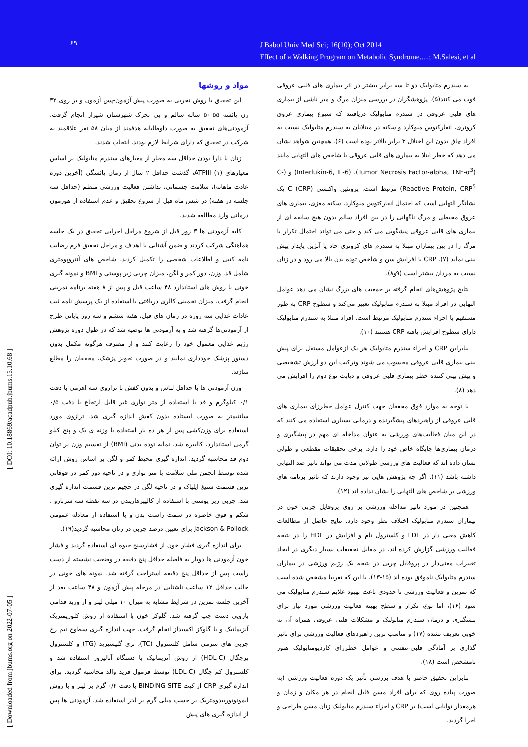۶۹
J Babol Univ Med Sci; 16(10); Oct 2014
Effect of a Walking Program on Metabolic Syndrome.....; M.Salesi, et al
[ Downloaded from jbums.org on 2022-07-05 ] [ DOI: 10.18869/acadpub.jbums.16.10.68 ]
به سندرم متابولیک دو تا سه برابر بیشتر در اثر بیماری های قلبی عروقی فوت می کنند(۵). پژوهشگران در بررسی میزان مرگ و میر ناشی از بیماری های قلبی عروقی در سندرم متابولیک دریافتند که شیوع بیماری عروق کرونری، انفارکتوس میوکارد و سکته در مبتلایان به سندرم متابولیک نسبت به افراد چاق بدون این اختلال ۳ برابر بالاتر بوده است (۶). همچنین شواهد نشان می دهد که خطر ابتلا به بیماری های قلبی عروقی با شاخص های التهابی مانند (Tumor Necrosis Factor-alpha, TNF-α<sup>3</sup>)، (Interlukin-6, IL-6) و (C-Reactive Protein, CRP<sup>5</sup>) مرتبط است. پروتئین واکنشی C (CRP) یک نشانگر التهابی است که احتمال انفارکتوس میوکارد، سکته مغزی، بیماری های عروق محیطی و مرگ ناگهانی را در بین افراد سالم بدون هیچ سابقه ای از بیماری های قلبی عروقی پیشگویی می کند و حتی می تواند احتمال تکرار یا مرگ را در بین بیماران مبتلا به سندرم های کرونری حاد یا آنژین پایدار پیش بینی نماید (۷). CRP با افزایش سن و شاخص توده بدن بالا می رود و در زنان نسبت به مردان بیشتر است (۹و۸).
نتایج پژوهش‌های انجام گرفته بر جمعیت های بزرگ نشان می دهد عوامل التهابی در افراد مبتلا به سندرم متابولیک تغییر می‌کند و سطوح CRP به طور مستقیم با اجزاء سندرم متابولیک مرتبط است. افراد مبتلا به سندرم متابولیک دارای سطوح افزایش یافته CRP هستند (۱۰).
بنابراین CRP و اجزاء سندرم متابولیک هر یک ازعوامل مستقل برای پیش بینی بیماری قلبی عروقی محسوب می شوند وترکیب این دو ارزش تشخیصی و پیش بینی کننده خطر بیماری قلبی عروقی و دیابت نوع دوم را افزایش می دهد (۸).
با توجه به موارد فوق محققان جهت کنترل عوامل خطرزای بیماری های قلبی عروقی از راهبردهای پیشگیرنده و درمانی بسیاری استفاده می کنند که در این میان فعالیت‌های ورزشی به عنوان مداخله ای مهم در پیشگیری و درمان بیماری‌ها جایگاه خاص خود را دارد. برخی تحقیقات مقطعی و طولی نشان داده اند که فعالیت های ورزشی طولانی مدت می تواند تاثیر ضد التهابی داشته باشد (۱۱). اگر چه پژوهش هایی نیز وجود دارند که تاثیر برنامه های ورزشی بر شاخص های التهابی را نشان نداده اند (۱۲).
همچنین در مورد تاثیر مداخله ورزشی بر روی پروفایل چربی خون در بیماران سندرم متابولیک اختلاف نظر وجود دارد. نتایج حاصل از مطالعات کاهش معنی دار در LDL و کلسترول تام و افزایش در HDL را در نتیجه فعالیت ورزشی گزارش کرده اند، در مقابل تحقیقات بسیار دیگری در ایجاد تغییرات معنی‌دار در پروفایل چربی در نتیجه یک رژیم ورزشی در بیماران سندرم متابولیک ناموفق بوده اند (۱۵-۱۳). با این که تقریبا مشخص شده است که تمرین و فعالیت ورزشی تا حدودی باعث بهبود علایم سندرم متابولیک می شود (۱۶)، اما نوع، تکرار و سطح بهینه فعالیت ورزشی مورد نیاز برای پیشگیری و درمان سندرم متابولیک و مشکلات قلبی عروقی همراه آن به خوبی تعریف نشده (۱۷) و مناسب ترین راهبردهای فعالیت ورزشی برای تاثیر گذاری بر آمادگی قلبی-تنفسی و عوامل خطرزای کاردیومتابولیک هنوز نامشخص است (۱۸).
بنابراین تحقیق حاضر با هدف بررسی تأثیر یک دوره فعالیت ورزشی (به صورت پیاده روی که برای افراد مسن قابل انجام در هر مکان و زمان و هرمقدار توانایی است) بر CRP و اجزاء سندرم متابولیک زنان مسن طراحی و اجرا گردید.
مواد و روشها
این تحقیق با روش تجربی به صورت پیش آزمون-پس آزمون و بر روی ۳۲ زن یائسه ۵۵-۵۰ ساله سالم و بی تحرک شهرستان شیراز انجام گرفت. آزمودنی‌های تحقیق به صورت داوطلبانه هدفمند از میان ۵۸ نفر علاقمند به شرکت در تحقیق که دارای شرایط لازم بودند، انتخاب شدند.
زنان با دارا بودن حداقل سه معیار از معیارهای سندرم متابولیک بر اساس معیارهای ATPIII (۱)، گذشت حداقل ۲ سال از زمان یائسگی (آخرین دوره عادت ماهانه)، سلامت جسمانی، نداشتن فعالیت ورزشی منظم (حداقل سه جلسه در هفته) در شش ماه قبل از شروع تحقیق و عدم استفاده از هورمون درمانی وارد مطالعه شدند.
کلیه آزمودنی ها ۳ روز قبل از شروع مراحل اجرایی تحقیق در یک جلسه هماهنگی شرکت کردند و ضمن آشنایی با اهداف و مراحل تحقیق فرم رضایت نامه کتبی و اطلاعات شخصی را تکمیل کردند. شاخص های آنتروپومتری شامل قد، وزن، دور کمر و لگن، میزان چربی زیر پوستی و BMI و نمونه گیری خونی با روش های استاندارد ۴۸ ساعت قبل و پس از ۸ هفته برنامه تمرینی انجام گرفت. میزان تخمینی کالری دریافتی با استفاده از یک پرسش نامه ثبت عادات غذایی سه روزه در زمان های قبل، هفته ششم و سه روز پایانی طرح از آزمودنی‌ها گرفته شد و به آزمودنی ها توصیه شد که در طول دوره پژوهش رژیم غذایی معمول خود را رعایت کنند و از مصرف هرگونه مکمل بدون دستور پزشک خودداری نمایند و در صورت تجویز پزشک، محققان را مطلع سازند.
وزن آزمودنی ها با حداقل لباس و بدون کفش با ترازوی سه اهرمی با دقت ۰/۱ کیلوگرم و قد با استفاده از متر نواری غیر قابل ارتجاع با دقت ۰/۵ سانتیمتر به صورت ایستاده بدون کفش اندازه گیری شد. ترازوی مورد استفاده برای وزن‌کشی پس از هر ده بار استفاده با وزنه ی یک و پنج کیلو گرمی استاندارد، کالیبره شد. نمایه توده بدنی (BMI) از تقسیم وزن بر توان دوم قد محاسبه گردید. اندازه گیری محیط کمر و لگن بر اساس روش ارائه شده توسط انجمن ملی سلامت با متر نواری و در ناحیه دور کمر در فوقانی ترین قسمت ستیغ ایلیاک و در ناحیه لگن در حجیم ترین قسمت اندازه گیری شد. چربی زیر پوستی با استفاده از کالیپرهارپندن در سه نقطه سه سربازو ، شکم و فوق خاصره در سمت راست بدن و با استفاده از معادله عمومی Jackson & Pollock برای تعیین درصد چربی در زنان محاسبه گردید(۱۹).
برای اندازه گیری فشار خون از فشارسنج جیوه ای استفاده گردید و فشار خون آزمودنی ها دوبار به فاصله حداقل پنج دقیقه در وضعیت نشسته از دست راست پس از حداقل پنج دقیقه استراحت گرفته شد. نمونه های خونی در حالت حداقل ۱۲ ساعت ناشتایی در مرحله پیش آزمون و ۴۸ ساعت بعد از آخرین جلسه تمرین در شرایط مشابه به میزان ۱۰ میلی لیتر و از ورید قدامی بازویی دست چپ گرفته شد. گلوکز خون با استفاده از روش کلوریمتریک آنزیماتیک و با گلوکز اکسیداز انجام گرفت. جهت اندازه گیری سطوح نیم رخ چربی های سرمی شامل کلسترول (TC)، تری گلیسیرید (TG) و کلسترول پرچگال (HDL-C) از روش آنزیماتیک با دستگاه آنالیزور استفاده شد و کلسترول کم چگال (LDL-C) توسط فرمول فرید والد محاسبه گردید. برای اندازه گیری CRP از کیت BINDING SITE با دقت ۰/۴ گرم بر لیتر و با روش ایمونوتوربیدومتریک بر حسب میلی گرم بر لیتر استفاده شد. آزمودنی ها پس از اندازه گیری های پیش